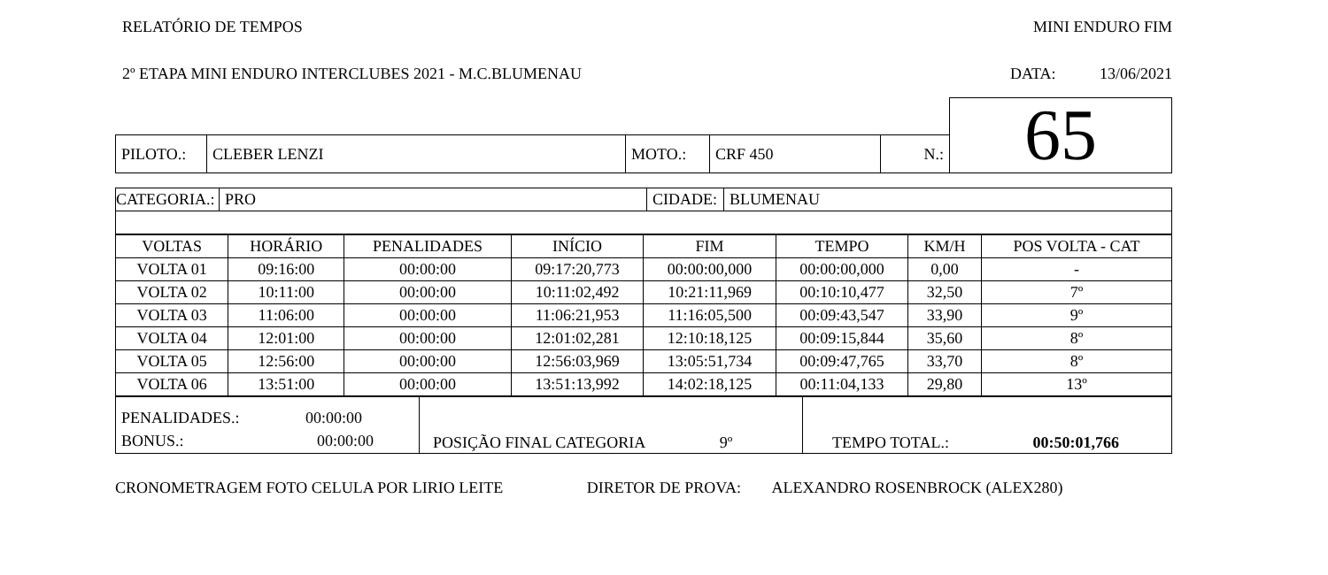RELATÓRIO DE TEMPOS MINI ENDURO FIM
2º ETAPA MINI ENDURO INTERCLUBES 2021 - M.C.BLUMENAU DATA: 13/06/2021
| | | | | | 65 |
| PILOTO.: | CLEBER LENZI | MOTO.: | CRF 450 | N.: | |
| CATEGORIA.: | PRO | CIDADE: | BLUMENAU |
| VOLTAS | HORÁRIO | PENALIDADES | INÍCIO | FIM | TEMPO | KM/H | POS VOLTA - CAT |
| --- | --- | --- | --- | --- | --- | --- | --- |
| VOLTA 01 | 09:16:00 | 00:00:00 | 09:17:20,773 | 00:00:00,000 | 00:00:00,000 | 0,00 | - |
| VOLTA 02 | 10:11:00 | 00:00:00 | 10:11:02,492 | 10:21:11,969 | 00:10:10,477 | 32,50 | 7º |
| VOLTA 03 | 11:06:00 | 00:00:00 | 11:06:21,953 | 11:16:05,500 | 00:09:43,547 | 33,90 | 9º |
| VOLTA 04 | 12:01:00 | 00:00:00 | 12:01:02,281 | 12:10:18,125 | 00:09:15,844 | 35,60 | 8º |
| VOLTA 05 | 12:56:00 | 00:00:00 | 12:56:03,969 | 13:05:51,734 | 00:09:47,765 | 33,70 | 8º |
| VOLTA 06 | 13:51:00 | 00:00:00 | 13:51:13,992 | 14:02:18,125 | 00:11:04,133 | 29,80 | 13º |
| PENALIDADES.: 00:00:00 BONUS.: 00:00:00 | POSIÇÃO FINAL CATEGORIA 9º | TEMPO TOTAL.: 00:50:01,766 |
CRONOMETRAGEM FOTO CELULA POR LIRIO LEITE DIRETOR DE PROVA: ALEXANDRO ROSENBROCK (ALEX280)